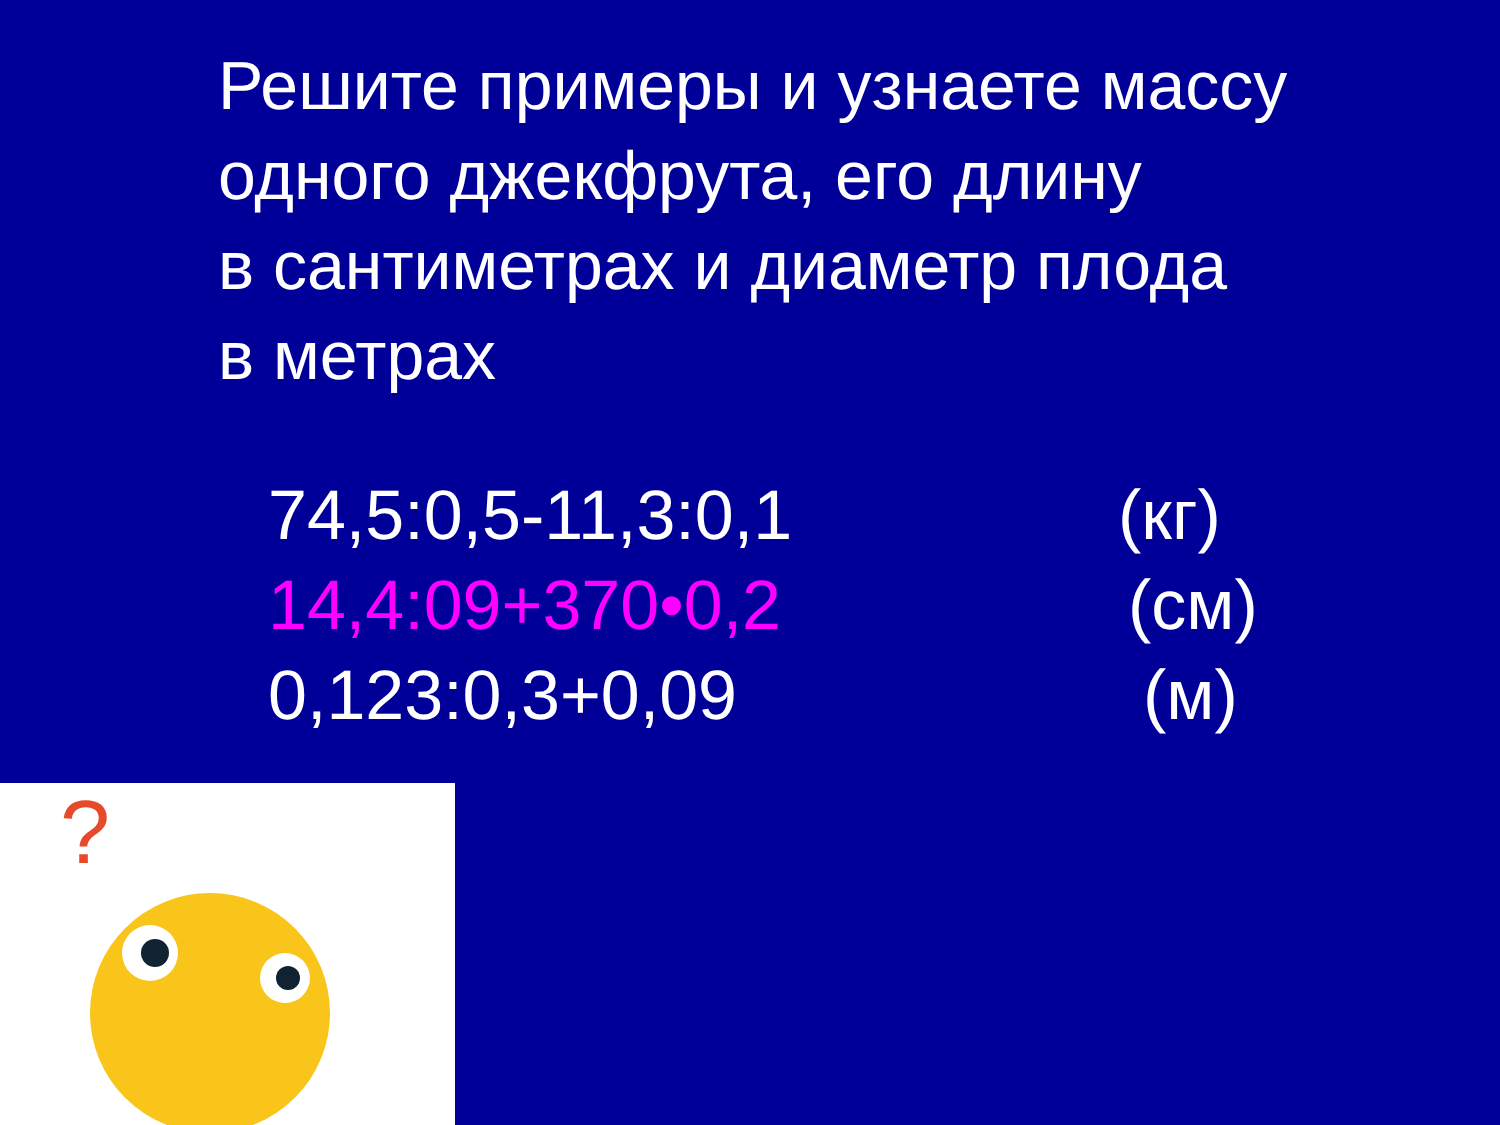Решите примеры и узнаете массу
одного джекфрута, его длину
в сантиметрах и диаметр плода
в метрах
74,5:0,5-11,3:0,1 (кг)
14,4:09+370•0,2 (см)
0,123:0,3+0,09 (м)
?